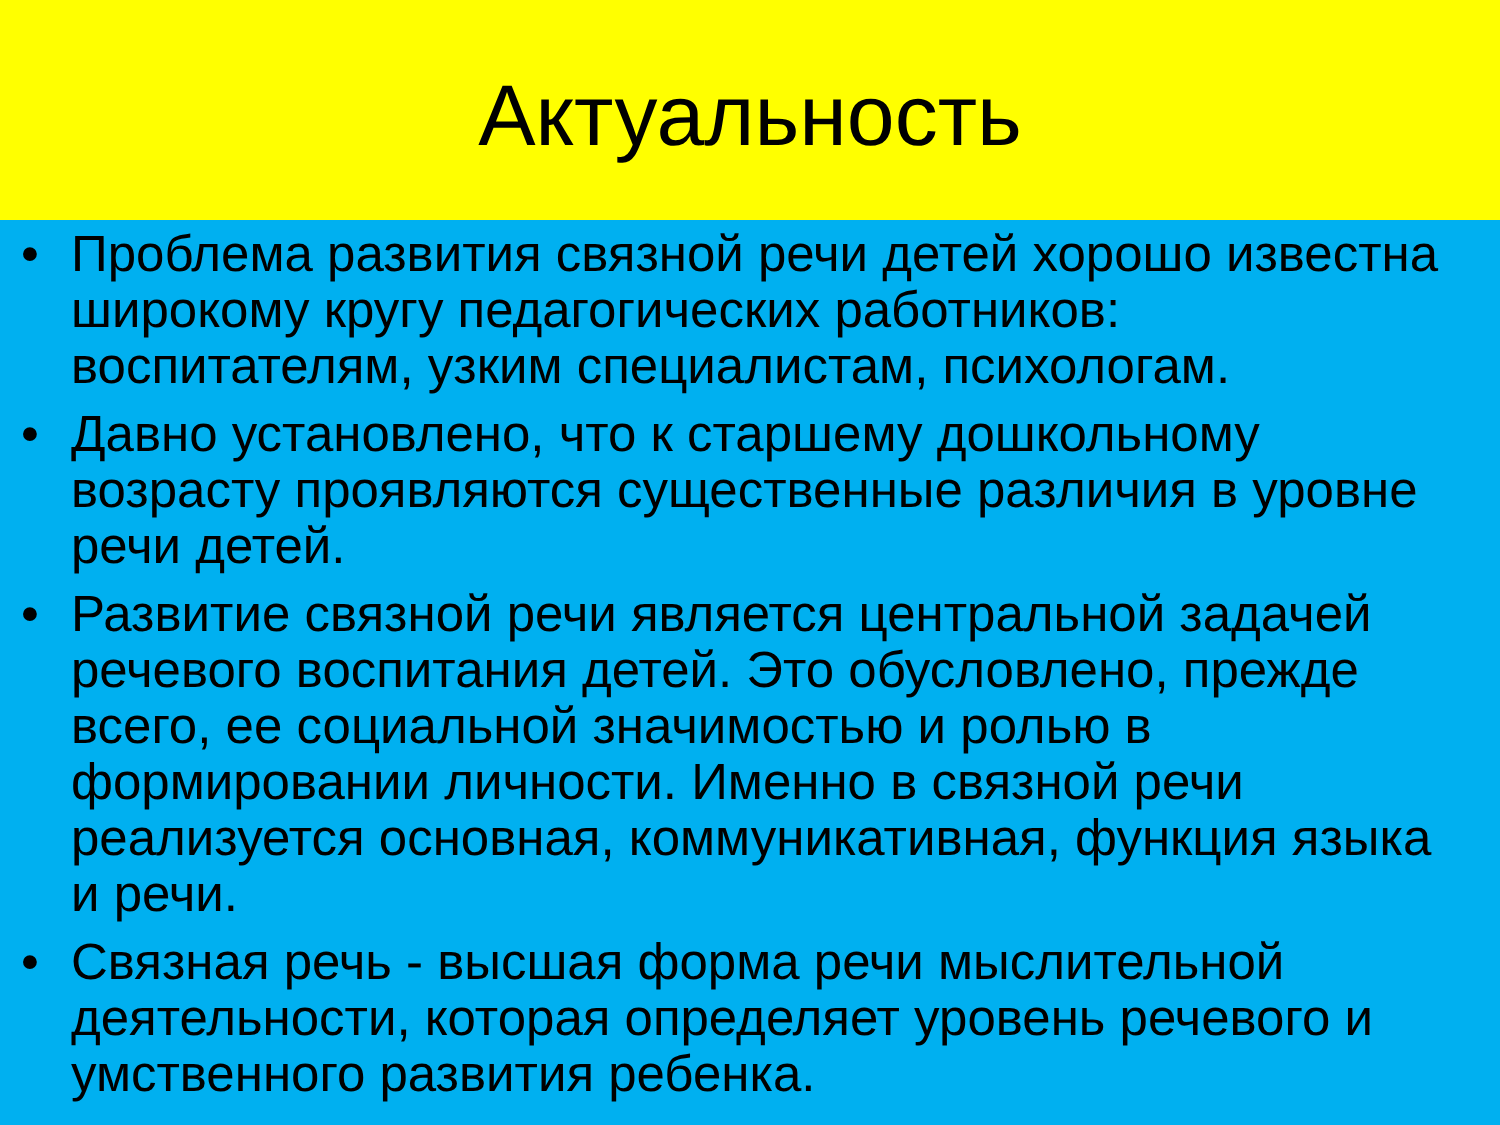Актуальность
• Проблема развития связной речи детей хорошо известна широкому кругу педагогических работников: воспитателям, узким специалистам, психологам.
• Давно установлено, что к старшему дошкольному возрасту проявляются существенные различия в уровне речи детей.
• Развитие связной речи является центральной задачей речевого воспитания детей. Это обусловлено, прежде всего, ее социальной значимостью и ролью в формировании личности. Именно в связной речи реализуется основная, коммуникативная, функция языка и речи.
• Связная речь - высшая форма речи мыслительной деятельности, которая определяет уровень речевого и умственного развития ребенка.